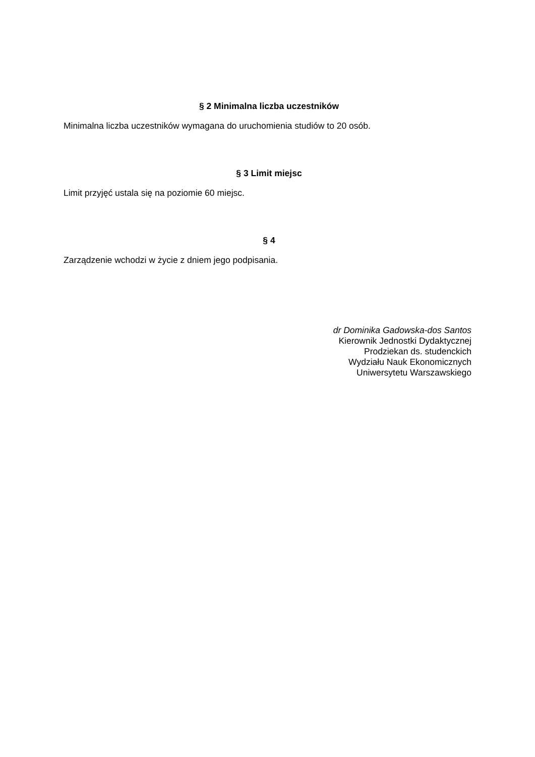§ 2 Minimalna liczba uczestników
Minimalna liczba uczestników wymagana do uruchomienia studiów to 20 osób.
§ 3 Limit miejsc
Limit przyjęć ustala się na poziomie 60 miejsc.
§ 4
Zarządzenie wchodzi w życie z dniem jego podpisania.
dr Dominika Gadowska-dos Santos
Kierownik Jednostki Dydaktycznej
Prodziekan ds. studenckich
Wydziału Nauk Ekonomicznych
Uniwersytetu Warszawskiego